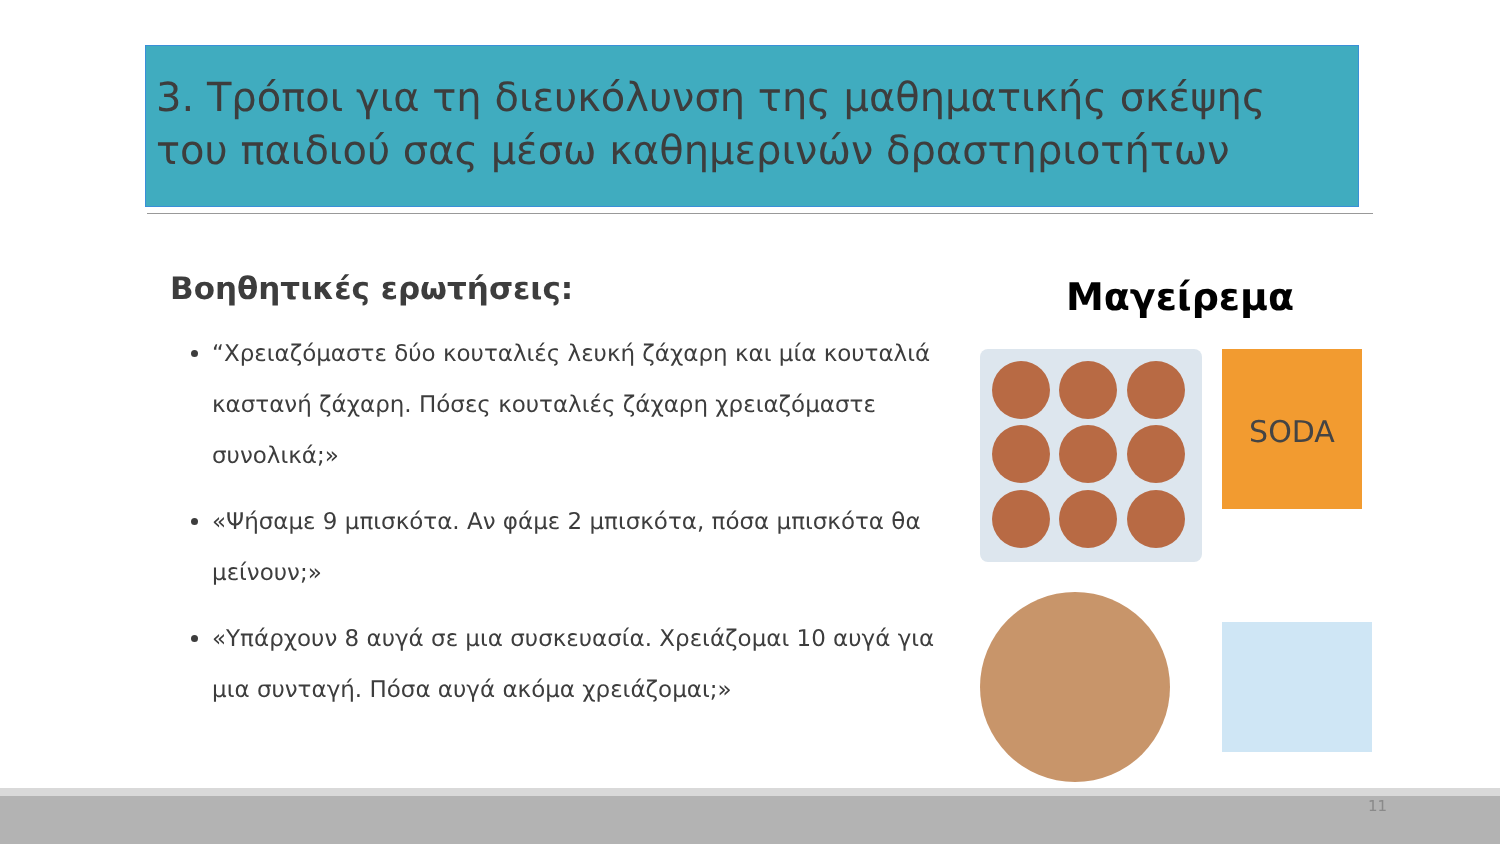3. Τρόποι για τη διευκόλυνση της μαθηματικής σκέψης του παιδιού σας μέσω καθημερινών δραστηριοτήτων
Βοηθητικές ερωτήσεις:
“Χρειαζόμαστε δύο κουταλιές λευκή ζάχαρη και μία κουταλιά καστανή ζάχαρη. Πόσες κουταλιές ζάχαρη χρειαζόμαστε συνολικά;»
«Ψήσαμε 9 μπισκότα. Αν φάμε 2 μπισκότα, πόσα μπισκότα θα μείνουν;»
«Υπάρχουν 8 αυγά σε μια συσκευασία. Χρειάζομαι 10 αυγά για μια συνταγή. Πόσα αυγά ακόμα χρειάζομαι;»
Μαγείρεμα
SODA
11